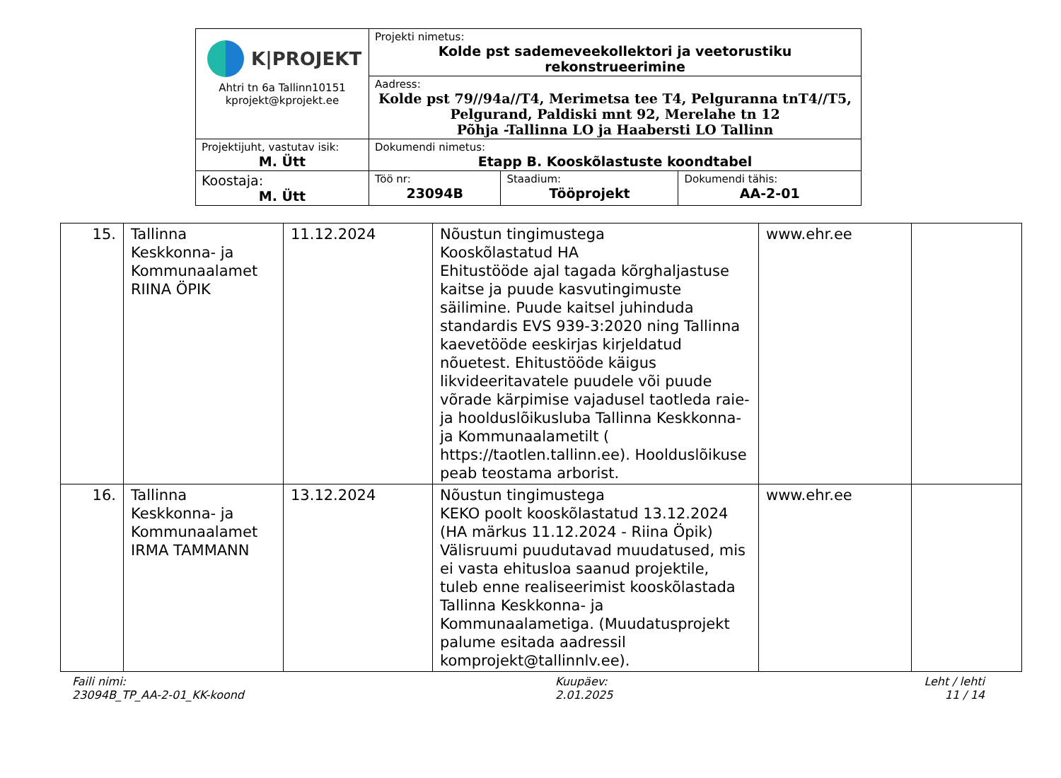| K/PROJEKT Ahtri tn 6a Tallinn10151 kprojekt@kprojekt.ee | Projekti nimetus: Kolde pst sademeveekollektori ja veetorustiku rekonstrueerimine | | |
| | Aadress: Kolde pst 79//94a//T4, Merimetsa tee T4, Pelguranna tnT4//T5, Pelgurand, Paldiski mnt 92, Merelahe tn 12 Põhja -Tallinna LO ja Haabersti LO Tallinn | | |
| Projektijuht, vastutav isik: M. Ütt | Dokumendi nimetus: Etapp B. Kooskõlastuste koondtabel | | |
| Koostaja: M. Ütt | Töö nr: 23094B | Staadium: Tööprojekt | Dokumendi tähis: AA-2-01 |
| 15. | Tallinna Keskkonna- ja Kommunaalamet RIINA ÖPIK | 11.12.2024 | Nõustun tingimustega Kooskõlastatud HA Ehitustööde ajal tagada kõrghaljastuse kaitse ja puude kasvutingimuste säilimine. Puude kaitsel juhinduda standardis EVS 939-3:2020 ning Tallinna kaevetööde eeskirjas kirjeldatud nõuetest. Ehitustööde käigus likvideeritavatele puudele või puude võrade kärpimise vajadusel taotleda raie- ja hoolduslõikusluba Tallinna Keskkonna- ja Kommunaalametilt ( https://taotlen.tallinn.ee). Hoolduslõikuse peab teostama arborist. | www.ehr.ee | |
| 16. | Tallinna Keskkonna- ja Kommunaalamet IRMA TAMMANN | 13.12.2024 | Nõustun tingimustega KEKO poolt kooskõlastatud 13.12.2024 (HA märkus 11.12.2024 - Riina Öpik) Välisruumi puudutavad muudatused, mis ei vasta ehitusloa saanud projektile, tuleb enne realiseerimist kooskõlastada Tallinna Keskkonna- ja Kommunaalametiga. (Muudatusprojekt palume esitada aadressil komprojekt@tallinnlv.ee). | www.ehr.ee | |
Faili nimi:
23094B_TP_AA-2-01_KK-koond
Kuupäev:
2.01.2025
Leht / lehti
11 / 14